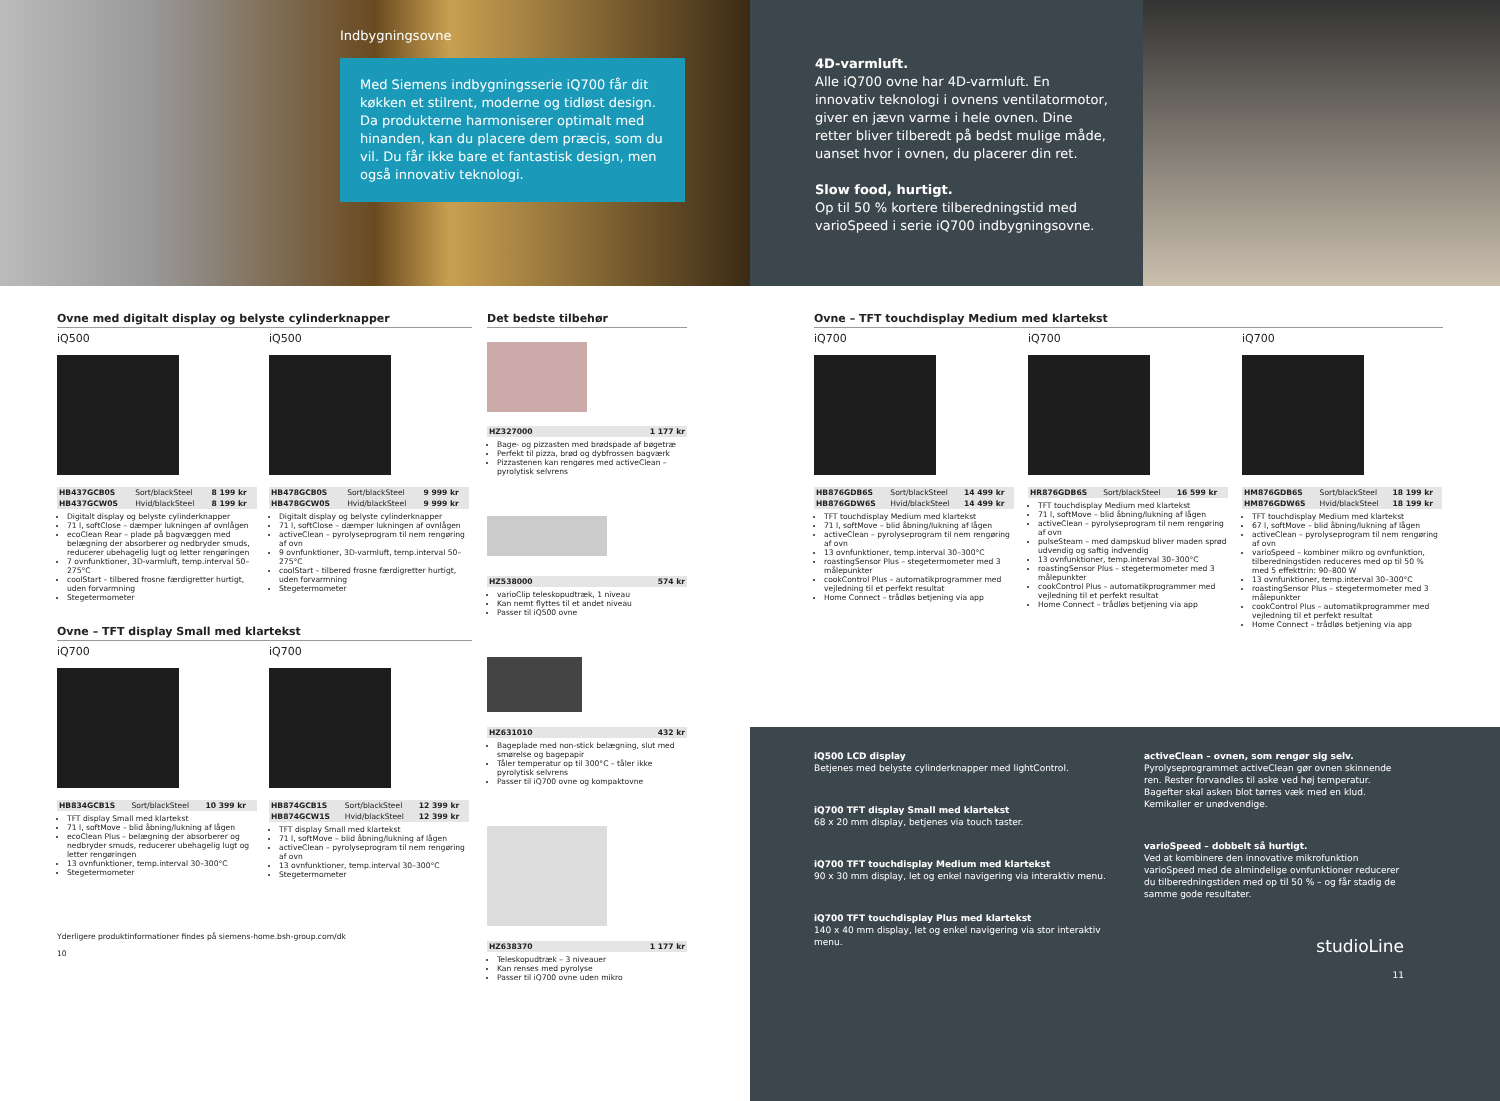Indbygningsovne
Med Siemens indbygningsserie iQ700 får dit køkken et stilrent, moderne og tidløst design. Da produkterne harmoniserer optimalt med hinanden, kan du placere dem præcis, som du vil. Du får ikke bare et fantastisk design, men også innovativ teknologi.
Ovne med digitalt display og belyste cylinderknapper
iQ500
| HB437GCB0S | Sort/blackSteel | 8 199 kr |
| HB437GCW0S | Hvid/blackSteel | 8 199 kr |
Digitalt display og belyste cylinderknapper
71 l, softClose – dæmper lukningen af ovnlågen
ecoClean Rear – plade på bagvæggen med belægning der absorberer og nedbryder smuds, reducerer ubehagelig lugt og letter rengøringen
7 ovnfunktioner, 3D-varmluft, temp.interval 50–275°C
coolStart – tilbered frosne færdigretter hurtigt, uden forvarmning
Stegetermometer
iQ500
| HB478GCB0S | Sort/blackSteel | 9 999 kr |
| HB478GCW0S | Hvid/blackSteel | 9 999 kr |
Digitalt display og belyste cylinderknapper
71 l, softClose – dæmper lukningen af ovnlågen
activeClean – pyrolyseprogram til nem rengøring af ovn
9 ovnfunktioner, 3D-varmluft, temp.interval 50–275°C
coolStart – tilbered frosne færdigretter hurtigt, uden forvarmning
Stegetermometer
Ovne – TFT display Small med klartekst
iQ700
| HB834GCB1S | Sort/blackSteel | 10 399 kr |
TFT display Small med klartekst
71 l, softMove – blid åbning/lukning af lågen
ecoClean Plus – belægning der absorberer og nedbryder smuds, reducerer ubehagelig lugt og letter rengøringen
13 ovnfunktioner, temp.interval 30–300°C
Stegetermometer
iQ700
| HB874GCB1S | Sort/blackSteel | 12 399 kr |
| HB874GCW1S | Hvid/blackSteel | 12 399 kr |
TFT display Small med klartekst
71 l, softMove – blid åbning/lukning af lågen
activeClean – pyrolyseprogram til nem rengøring af ovn
13 ovnfunktioner, temp.interval 30–300°C
Stegetermometer
Yderligere produktinformationer findes på siemens-home.bsh-group.com/dk
10
Det bedste tilbehør
| HZ327000 | 1 177 kr |
Bage- og pizzasten med brødspade af bøgetræ
Perfekt til pizza, brød og dybfrossen bagværk
Pizzastenen kan rengøres med activeClean – pyrolytisk selvrens
| HZ538000 | 574 kr |
varioClip teleskopudtræk, 1 niveau
Kan nemt flyttes til et andet niveau
Passer til iQ500 ovne
| HZ631010 | 432 kr |
Bageplade med non-stick belægning, slut med smørelse og bagepapir
Tåler temperatur op til 300°C – tåler ikke pyrolytisk selvrens
Passer til iQ700 ovne og kompaktovne
| HZ638370 | 1 177 kr |
Teleskopudtræk – 3 niveauer
Kan renses med pyrolyse
Passer til iQ700 ovne uden mikro
4D-varmluft.
Alle iQ700 ovne har 4D-varmluft. En innovativ teknologi i ovnens ventilatormotor, giver en jævn varme i hele ovnen. Dine retter bliver tilberedt på bedst mulige måde, uanset hvor i ovnen, du placerer din ret.
Slow food, hurtigt.
Op til 50 % kortere tilberedningstid med varioSpeed i serie iQ700 indbygningsovne.
Ovne – TFT touchdisplay Medium med klartekst
iQ700
| HB876GDB6S | Sort/blackSteel | 14 499 kr |
| HB876GDW6S | Hvid/blackSteel | 14 499 kr |
TFT touchdisplay Medium med klartekst
71 l, softMove – blid åbning/lukning af lågen
activeClean – pyrolyseprogram til nem rengøring af ovn
13 ovnfunktioner, temp.interval 30–300°C
roastingSensor Plus – stegetermometer med 3 målepunkter
cookControl Plus – automatikprogrammer med vejledning til et perfekt resultat
Home Connect – trådløs betjening via app
iQ700
| HR876GDB6S | Sort/blackSteel | 16 599 kr |
TFT touchdisplay Medium med klartekst
71 l, softMove – blid åbning/lukning af lågen
activeClean – pyrolyseprogram til nem rengøring af ovn
pulseSteam – med dampskud bliver maden sprød udvendig og saftig indvendig
13 ovnfunktioner, temp.interval 30–300°C
roastingSensor Plus – stegetermometer med 3 målepunkter
cookControl Plus – automatikprogrammer med vejledning til et perfekt resultat
Home Connect – trådløs betjening via app
iQ700
| HM876GDB6S | Sort/blackSteel | 18 199 kr |
| HM876GDW6S | Hvid/blackSteel | 18 199 kr |
TFT touchdisplay Medium med klartekst
67 l, softMove – blid åbning/lukning af lågen
activeClean – pyrolyseprogram til nem rengøring af ovn
varioSpeed – kombiner mikro og ovnfunktion, tilberedningstiden reduceres med op til 50 % med 5 effekttrin: 90–800 W
13 ovnfunktioner, temp.interval 30–300°C
roastingSensor Plus – stegetermometer med 3 målepunkter
cookControl Plus – automatikprogrammer med vejledning til et perfekt resultat
Home Connect – trådløs betjening via app
iQ500 LCD display
Betjenes med belyste cylinderknapper med lightControl.
iQ700 TFT display Small med klartekst
68 x 20 mm display, betjenes via touch taster.
iQ700 TFT touchdisplay Medium med klartekst
90 x 30 mm display, let og enkel navigering via interaktiv menu.
iQ700 TFT touchdisplay Plus med klartekst
140 x 40 mm display, let og enkel navigering via stor interaktiv menu.
activeClean – ovnen, som rengør sig selv.
Pyrolyseprogrammet activeClean gør ovnen skinnende ren. Rester forvandles til aske ved høj temperatur. Bagefter skal asken blot tørres væk med en klud. Kemikalier er unødvendige.
varioSpeed – dobbelt så hurtigt.
Ved at kombinere den innovative mikrofunktion varioSpeed med de almindelige ovnfunktioner reducerer du tilberedningstiden med op til 50 % – og får stadig de samme gode resultater.
studioLine
11